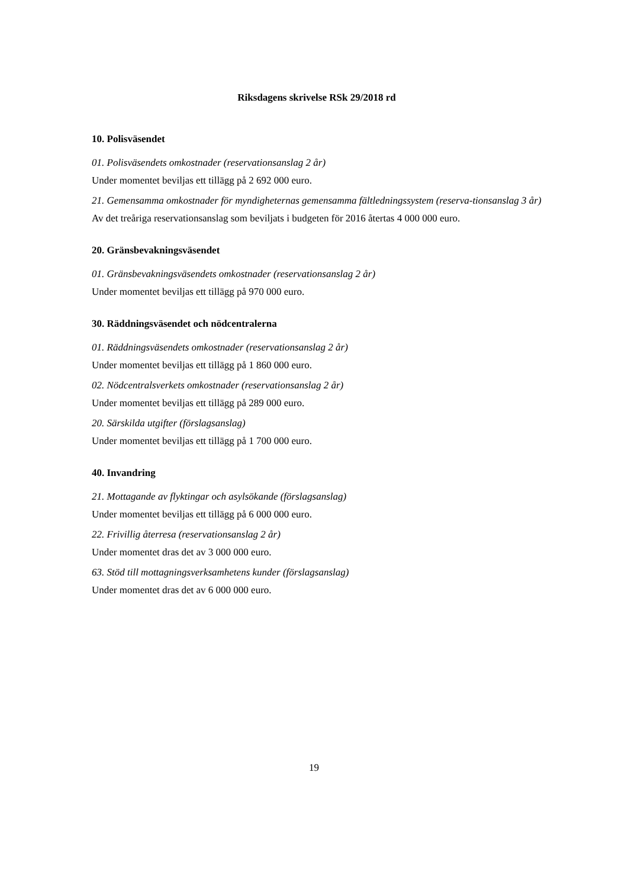Riksdagens skrivelse RSk 29/2018 rd
10. Polisväsendet
01. Polisväsendets omkostnader (reservationsanslag 2 år)
Under momentet beviljas ett tillägg på 2 692 000 euro.
21. Gemensamma omkostnader för myndigheternas gemensamma fältledningssystem (reserva-tionsanslag 3 år)
Av det treåriga reservationsanslag som beviljats i budgeten för 2016 återtas 4 000 000 euro.
20. Gränsbevakningsväsendet
01. Gränsbevakningsväsendets omkostnader (reservationsanslag 2 år)
Under momentet beviljas ett tillägg på 970 000 euro.
30. Räddningsväsendet och nödcentralerna
01. Räddningsväsendets omkostnader (reservationsanslag 2 år)
Under momentet beviljas ett tillägg på 1 860 000 euro.
02. Nödcentralsverkets omkostnader (reservationsanslag 2 år)
Under momentet beviljas ett tillägg på 289 000 euro.
20. Särskilda utgifter (förslagsanslag)
Under momentet beviljas ett tillägg på 1 700 000 euro.
40. Invandring
21. Mottagande av flyktingar och asylsökande (förslagsanslag)
Under momentet beviljas ett tillägg på 6 000 000 euro.
22. Frivillig återresa (reservationsanslag 2 år)
Under momentet dras det av 3 000 000 euro.
63. Stöd till mottagningsverksamhetens kunder (förslagsanslag)
Under momentet dras det av 6 000 000 euro.
19